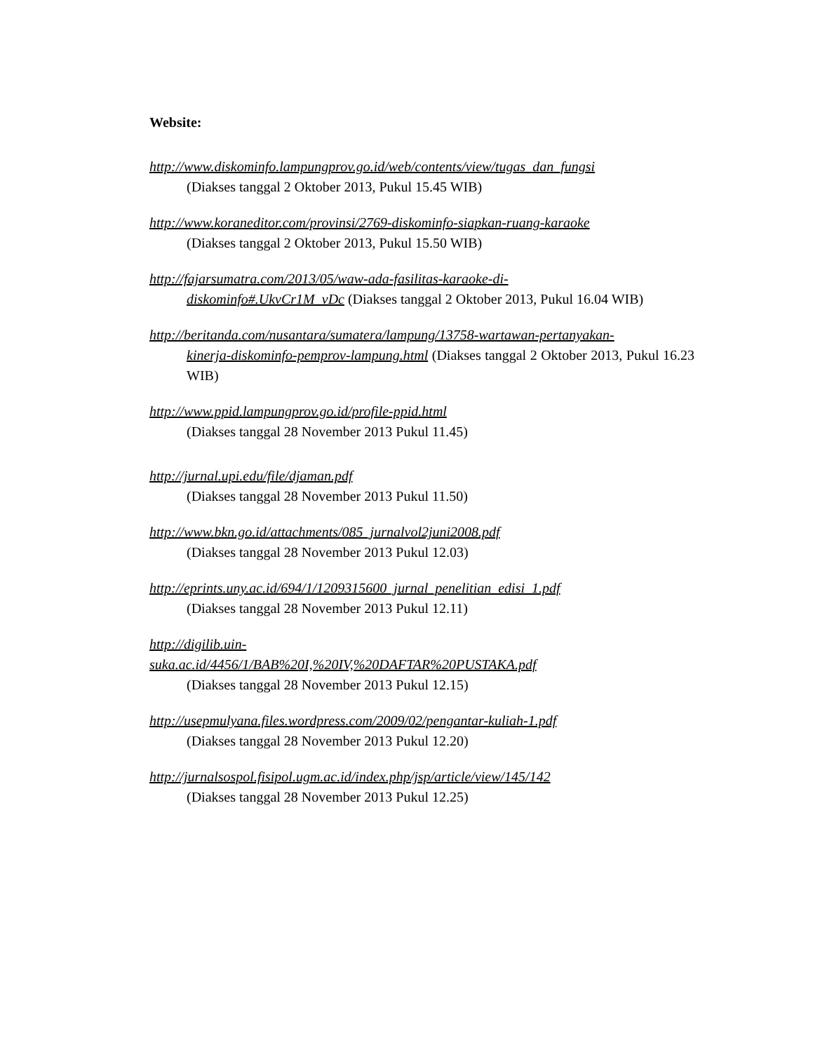Website:
http://www.diskominfo.lampungprov.go.id/web/contents/view/tugas_dan_fungsi
(Diakses tanggal 2 Oktober 2013, Pukul 15.45 WIB)
http://www.koraneditor.com/provinsi/2769-diskominfo-siapkan-ruang-karaoke
(Diakses tanggal 2 Oktober 2013, Pukul 15.50 WIB)
http://fajarsumatra.com/2013/05/waw-ada-fasilitas-karaoke-di-
diskominfo#.UkvCr1M_vDc (Diakses tanggal 2 Oktober 2013, Pukul 16.04 WIB)
http://beritanda.com/nusantara/sumatera/lampung/13758-wartawan-pertanyakan-
kinerja-diskominfo-pemprov-lampung.html (Diakses tanggal 2 Oktober 2013, Pukul 16.23 WIB)
http://www.ppid.lampungprov.go.id/profile-ppid.html
(Diakses tanggal 28 November 2013 Pukul 11.45)
http://jurnal.upi.edu/file/djaman.pdf
(Diakses tanggal 28 November 2013 Pukul 11.50)
http://www.bkn.go.id/attachments/085_jurnalvol2juni2008.pdf
(Diakses tanggal 28 November 2013 Pukul 12.03)
http://eprints.uny.ac.id/694/1/1209315600_jurnal_penelitian_edisi_1.pdf
(Diakses tanggal 28 November 2013 Pukul 12.11)
http://digilib.uin-
suka.ac.id/4456/1/BAB%20I,%20IV,%20DAFTAR%20PUSTAKA.pdf
(Diakses tanggal 28 November 2013 Pukul 12.15)
http://usepmulyana.files.wordpress.com/2009/02/pengantar-kuliah-1.pdf
(Diakses tanggal 28 November 2013 Pukul 12.20)
http://jurnalsospol.fisipol.ugm.ac.id/index.php/jsp/article/view/145/142
(Diakses tanggal 28 November 2013 Pukul 12.25)